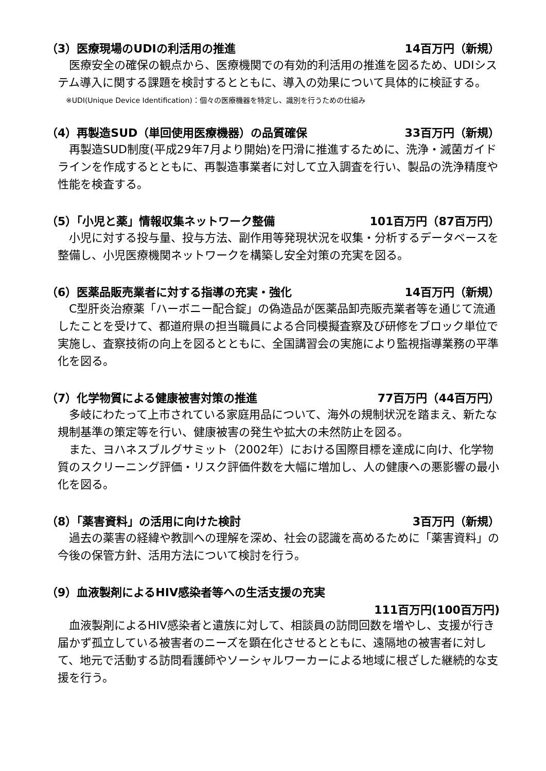（3）医療現場のUDIの利活用の推進 14百万円（新規）
　医療安全の確保の観点から、医療機関での有効的利活用の推進を図るため、UDIシステム導入に関する課題を検討するとともに、導入の効果について具体的に検証する。
※UDI(Unique Device Identification)：個々の医療機器を特定し、識別を行うための仕組み
（4）再製造SUD（単回使用医療機器）の品質確保 33百万円（新規）
　再製造SUD制度(平成29年7月より開始)を円滑に推進するために、洗浄・滅菌ガイドラインを作成するとともに、再製造事業者に対して立入調査を行い、製品の洗浄精度や性能を検査する。
（5）「小児と薬」情報収集ネットワーク整備 101百万円（87百万円）
　小児に対する投与量、投与方法、副作用等発現状況を収集・分析するデータベースを整備し、小児医療機関ネットワークを構築し安全対策の充実を図る。
（6）医薬品販売業者に対する指導の充実・強化 14百万円（新規）
　C型肝炎治療薬「ハーボニー配合錠」の偽造品が医薬品卸売販売業者等を通じて流通したことを受けて、都道府県の担当職員による合同模擬査察及び研修をブロック単位で実施し、査察技術の向上を図るとともに、全国講習会の実施により監視指導業務の平準化を図る。
（7）化学物質による健康被害対策の推進 77百万円（44百万円）
　多岐にわたって上市されている家庭用品について、海外の規制状況を踏まえ、新たな規制基準の策定等を行い、健康被害の発生や拡大の未然防止を図る。
　また、ヨハネスブルグサミット（2002年）における国際目標を達成に向け、化学物質のスクリーニング評価・リスク評価件数を大幅に増加し、人の健康への悪影響の最小化を図る。
（8）「薬害資料」の活用に向けた検討 3百万円（新規）
　過去の薬害の経緯や教訓への理解を深め、社会の認識を高めるために「薬害資料」の今後の保管方針、活用方法について検討を行う。
（9）血液製剤によるHIV感染者等への生活支援の充実
111百万円(100百万円)
　血液製剤によるHIV感染者と遺族に対して、相談員の訪問回数を増やし、支援が行き届かず孤立している被害者のニーズを顕在化させるとともに、遠隔地の被害者に対して、地元で活動する訪問看護師やソーシャルワーカーによる地域に根ざした継続的な支援を行う。